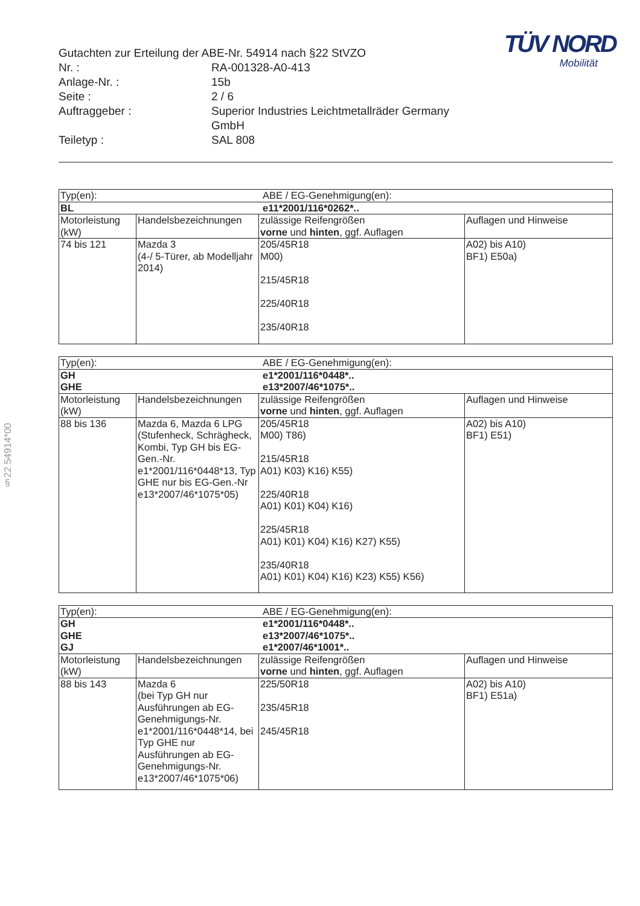§22 54914*00
TÜV NORD
Mobilität
Gutachten zur Erteilung der ABE-Nr. 54914 nach §22 StVZO
Nr. :
RA-001328-A0-413
Anlage-Nr. :
15b
Seite :
2 / 6
Auftraggeber :
Superior Industries Leichtmetallräder Germany GmbH
Teiletyp :
SAL 808
| Typ(en): | | ABE / EG-Genehmigung(en): | |
| BL | | e11*2001/116*0262*.. | |
| Motorleistung (kW) | Handelsbezeichnungen | zulässige Reifengrößen vorne und hinten , ggf. Auflagen | Auflagen und Hinweise |
| 74 bis 121 | Mazda 3 (4-/ 5-Türer, ab Modelljahr 2014) | 205/45R18 M00) 215/45R18 225/40R18 235/40R18 | A02) bis A10) BF1) E50a) |
| Typ(en): | | ABE / EG-Genehmigung(en): | |
| GH GHE | | e1*2001/116*0448*.. e13*2007/46*1075*.. | |
| Motorleistung (kW) | Handelsbezeichnungen | zulässige Reifengrößen vorne und hinten , ggf. Auflagen | Auflagen und Hinweise |
| 88 bis 136 | Mazda 6, Mazda 6 LPG (Stufenheck, Schrägheck, Kombi, Typ GH bis EG-Gen.-Nr. e1*2001/116*0448*13, Typ GHE nur bis EG-Gen.-Nr e13*2007/46*1075*05) | 205/45R18 M00) T86) 215/45R18 A01) K03) K16) K55) 225/40R18 A01) K01) K04) K16) 225/45R18 A01) K01) K04) K16) K27) K55) 235/40R18 A01) K01) K04) K16) K23) K55) K56) | A02) bis A10) BF1) E51) |
| Typ(en): | | ABE / EG-Genehmigung(en): | |
| GH GHE GJ | | e1*2001/116*0448*.. e13*2007/46*1075*.. e1*2007/46*1001*.. | |
| Motorleistung (kW) | Handelsbezeichnungen | zulässige Reifengrößen vorne und hinten , ggf. Auflagen | Auflagen und Hinweise |
| 88 bis 143 | Mazda 6 (bei Typ GH nur Ausführungen ab EG-Genehmigungs-Nr. e1*2001/116*0448*14, bei Typ GHE nur Ausführungen ab EG-Genehmigungs-Nr. e13*2007/46*1075*06) | 225/50R18 235/45R18 245/45R18 | A02) bis A10) BF1) E51a) |